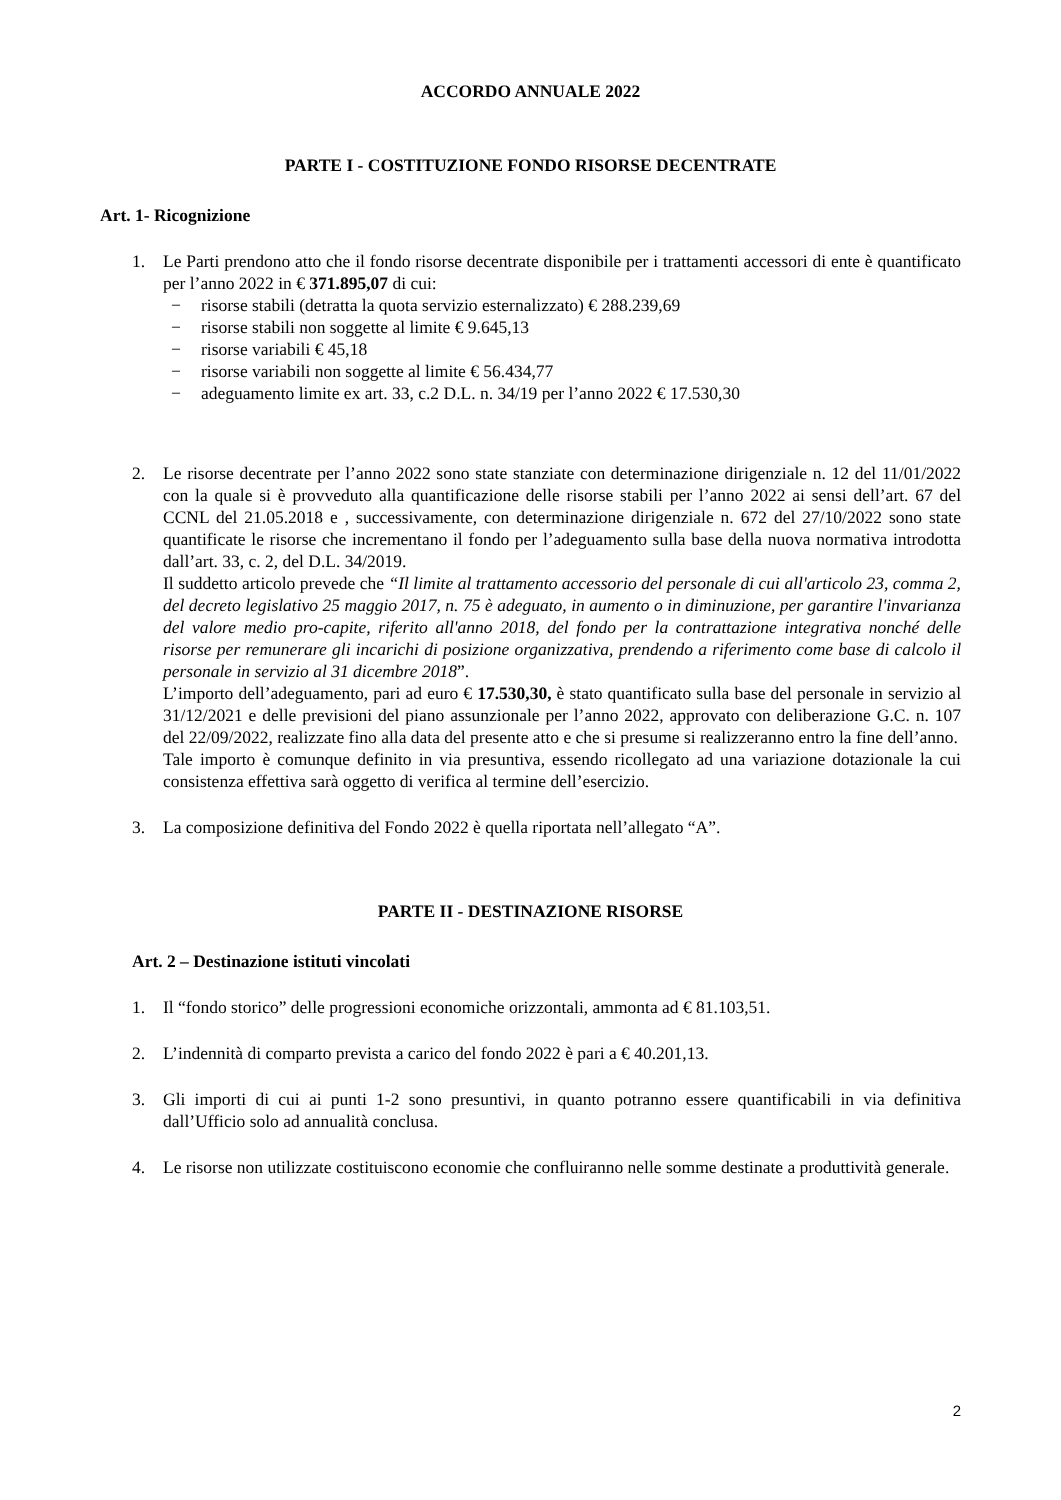ACCORDO ANNUALE 2022
PARTE I - COSTITUZIONE FONDO RISORSE DECENTRATE
Art. 1- Ricognizione
1. Le Parti prendono atto che il fondo risorse decentrate disponibile per i trattamenti accessori di ente è quantificato per l’anno 2022 in € 371.895,07 di cui:
− risorse stabili (detratta la quota servizio esternalizzato) € 288.239,69
− risorse stabili non soggette al limite € 9.645,13
− risorse variabili € 45,18
− risorse variabili non soggette al limite € 56.434,77
− adeguamento limite ex art. 33, c.2 D.L. n. 34/19 per l’anno 2022 € 17.530,30
2. Le risorse decentrate per l’anno 2022 sono state stanziate con determinazione dirigenziale n. 12 del 11/01/2022 con la quale si è provveduto alla quantificazione delle risorse stabili per l’anno 2022 ai sensi dell’art. 67 del CCNL del 21.05.2018 e , successivamente, con determinazione dirigenziale n. 672 del 27/10/2022 sono state quantificate le risorse che incrementano il fondo per l’adeguamento sulla base della nuova normativa introdotta dall’art. 33, c. 2, del D.L. 34/2019.
Il suddetto articolo prevede che “Il limite al trattamento accessorio del personale di cui all'articolo 23, comma 2, del decreto legislativo 25 maggio 2017, n. 75 è adeguato, in aumento o in diminuzione, per garantire l'invarianza del valore medio pro-capite, riferito all'anno 2018, del fondo per la contrattazione integrativa nonché delle risorse per remunerare gli incarichi di posizione organizzativa, prendendo a riferimento come base di calcolo il personale in servizio al 31 dicembre 2018”.
L’importo dell’adeguamento, pari ad euro € 17.530,30, è stato quantificato sulla base del personale in servizio al 31/12/2021 e delle previsioni del piano assunzionale per l’anno 2022, approvato con deliberazione G.C. n. 107 del 22/09/2022, realizzate fino alla data del presente atto e che si presume si realizzeranno entro la fine dell’anno.
Tale importo è comunque definito in via presuntiva, essendo ricollegato ad una variazione dotazionale la cui consistenza effettiva sarà oggetto di verifica al termine dell’esercizio.
3. La composizione definitiva del Fondo 2022 è quella riportata nell’allegato “A”.
PARTE II - DESTINAZIONE RISORSE
Art. 2 – Destinazione istituti vincolati
1. Il “fondo storico” delle progressioni economiche orizzontali, ammonta ad € 81.103,51.
2. L’indennità di comparto prevista a carico del fondo 2022 è pari a € 40.201,13.
3. Gli importi di cui ai punti 1-2 sono presuntivi, in quanto potranno essere quantificabili in via definitiva dall’Ufficio solo ad annualità conclusa.
4. Le risorse non utilizzate costituiscono economie che confluiranno nelle somme destinate a produttività generale.
2